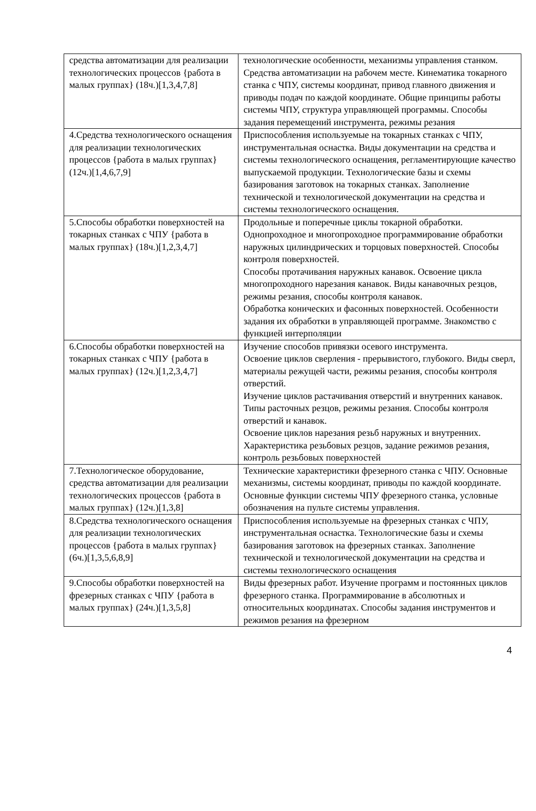| средства автоматизации для реализации технологических процессов {работа в малых группах} (18ч.)[1,3,4,7,8] | технологические особенности, механизмы управления станком. Средства автоматизации на рабочем месте. Кинематика токарного станка с ЧПУ, системы координат, привод главного движения и приводы подач по каждой координате. Общие принципы работы системы ЧПУ, структура управляющей программы. Способы задания перемещений инструмента, режимы резания |
| 4.Средства технологического оснащения для реализации технологических процессов {работа в малых группах} (12ч.)[1,4,6,7,9] | Приспособления используемые на токарных станках с ЧПУ, инструментальная оснастка. Виды документации на средства и системы технологического оснащения, регламентирующие качество выпускаемой продукции. Технологические базы и схемы базирования заготовок на токарных станках. Заполнение технической и технологической документации на средства и системы технологического оснащения. |
| 5.Способы обработки поверхностей на токарных станках с ЧПУ {работа в малых группах} (18ч.)[1,2,3,4,7] | Продольные и поперечные циклы токарной обработки. Однопроходное и многопроходное программирование обработки наружных цилиндрических и торцовых поверхностей. Способы контроля поверхностей. Способы протачивания наружных канавок. Освоение цикла многопроходного нарезания канавок. Виды канавочных резцов, режимы резания, способы контроля канавок. Обработка конических и фасонных поверхностей. Особенности задания их обработки в управляющей программе. Знакомство с функцией интерполяции |
| 6.Способы обработки поверхностей на токарных станках с ЧПУ {работа в малых группах} (12ч.)[1,2,3,4,7] | Изучение способов привязки осевого инструмента. Освоение циклов сверления - прерывистого, глубокого. Виды сверл, материалы режущей части, режимы резания, способы контроля отверстий. Изучение циклов растачивания отверстий и внутренних канавок. Типы расточных резцов, режимы резания. Способы контроля отверстий и канавок. Освоение циклов нарезания резьб наружных и внутренних. Характеристика резьбовых резцов, задание режимов резания, контроль резьбовых поверхностей |
| 7.Технологическое оборудование, средства автоматизации для реализации технологических процессов {работа в малых группах} (12ч.)[1,3,8] | Технические характеристики фрезерного станка с ЧПУ. Основные механизмы, системы координат, приводы по каждой координате. Основные функции системы ЧПУ фрезерного станка, условные обозначения на пульте системы управления. |
| 8.Средства технологического оснащения для реализации технологических процессов {работа в малых группах} (6ч.)[1,3,5,6,8,9] | Приспособления используемые на фрезерных станках с ЧПУ, инструментальная оснастка. Технологические базы и схемы базирования заготовок на фрезерных станках. Заполнение технической и технологической документации на средства и системы технологического оснащения |
| 9.Способы обработки поверхностей на фрезерных станках с ЧПУ {работа в малых группах} (24ч.)[1,3,5,8] | Виды фрезерных работ. Изучение программ и постоянных циклов фрезерного станка. Программирование в абсолютных и относительных координатах. Способы задания инструментов и режимов резания на фрезерном |
4